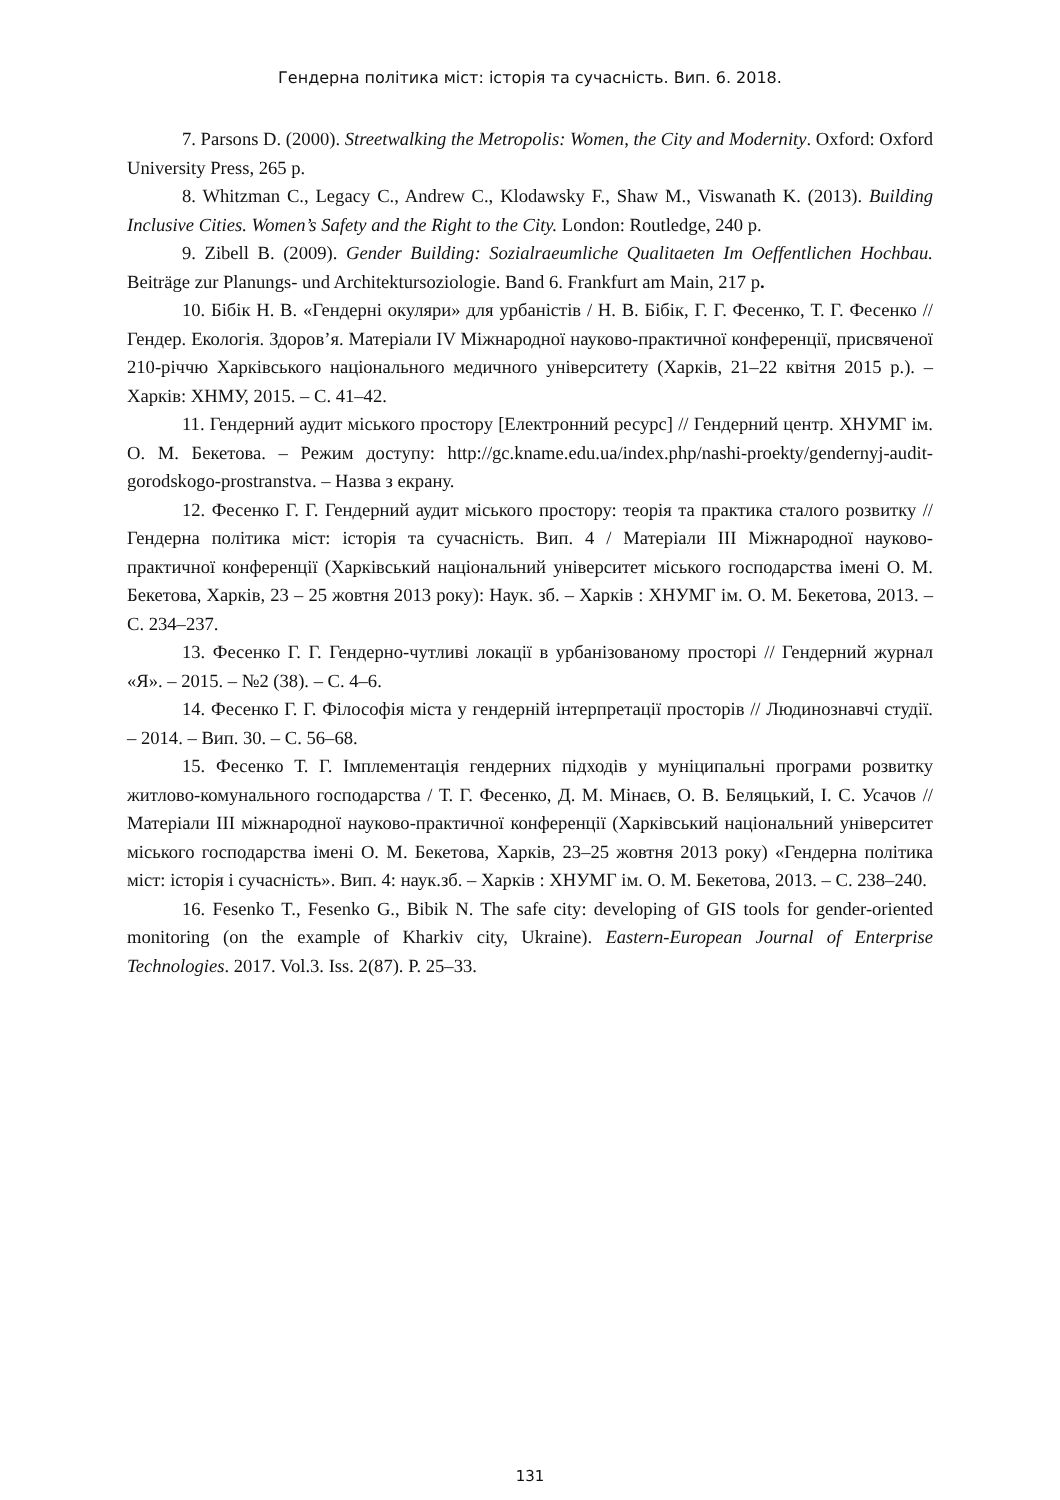Гендерна політика міст: історія та сучасність. Вип. 6. 2018.
7. Parsons D. (2000). Streetwalking the Metropolis: Women, the City and Modernity. Oxford: Oxford University Press, 265 p.
8. Whitzman C., Legacy C., Andrew C., Klodawsky F., Shaw M., Viswanath K. (2013). Building Inclusive Cities. Women’s Safety and the Right to the City. London: Routledge, 240 p.
9. Zibell B. (2009). Gender Building: Sozialraeumliche Qualitaeten Im Oeffentlichen Hochbau. Beiträge zur Planungs- und Architektursoziologie. Band 6. Frankfurt am Main, 217 p.
10. Бібік Н. В. «Гендерні окуляри» для урбаністів / Н. В. Бібік, Г. Г. Фесенко, Т. Г. Фесенко // Гендер. Екологія. Здоров’я. Матеріали IV Міжнародної науково-практичної конференції, присвяченої 210-річчю Харківського національного медичного університету (Харків, 21–22 квітня 2015 р.). – Харків: ХНМУ, 2015. – С. 41–42.
11. Гендерний аудит міського простору [Електронний ресурс] // Гендерний центр. ХНУМГ ім. О. М. Бекетова. – Режим доступу: http://gc.kname.edu.ua/index.php/nashi-proekty/gendernyj-audit-gorodskogo-prostranstva. – Назва з екрану.
12. Фесенко Г. Г. Гендерний аудит міського простору: теорія та практика сталого розвитку // Гендерна політика міст: історія та сучасність. Вип. 4 / Матеріали ІІІ Міжнародної науково-практичної конференції (Харківський національний університет міського господарства імені О. М. Бекетова, Харків, 23 – 25 жовтня 2013 року): Наук. зб. – Харків : ХНУМГ ім. О. М. Бекетова, 2013. – С. 234–237.
13. Фесенко Г. Г. Гендерно-чутливі локації в урбанізованому просторі // Гендерний журнал «Я». – 2015. – №2 (38). – С. 4–6.
14. Фесенко Г. Г. Філософія міста у гендерній інтерпретації просторів // Людинознавчі студії. – 2014. – Вип. 30. – С. 56–68.
15. Фесенко Т. Г. Імплементація гендерних підходів у муніципальні програми розвитку житлово-комунального господарства / Т. Г. Фесенко, Д. М. Мінаєв, О. В. Беляцький, І. С. Усачов // Матеріали ІІІ міжнародної науково-практичної конференції (Харківський національний університет міського господарства імені О. М. Бекетова, Харків, 23–25 жовтня 2013 року) «Гендерна політика міст: історія і сучасність». Вип. 4: наук.зб. – Харків : ХНУМГ ім. О. М. Бекетова, 2013. – С. 238–240.
16. Fesenko T., Fesenko G., Bibik N. The safe city: developing of GIS tools for gender-oriented monitoring (on the example of Kharkiv city, Ukraine). Eastern-European Journal of Enterprise Technologies. 2017. Vol.3. Iss. 2(87). P. 25–33.
131